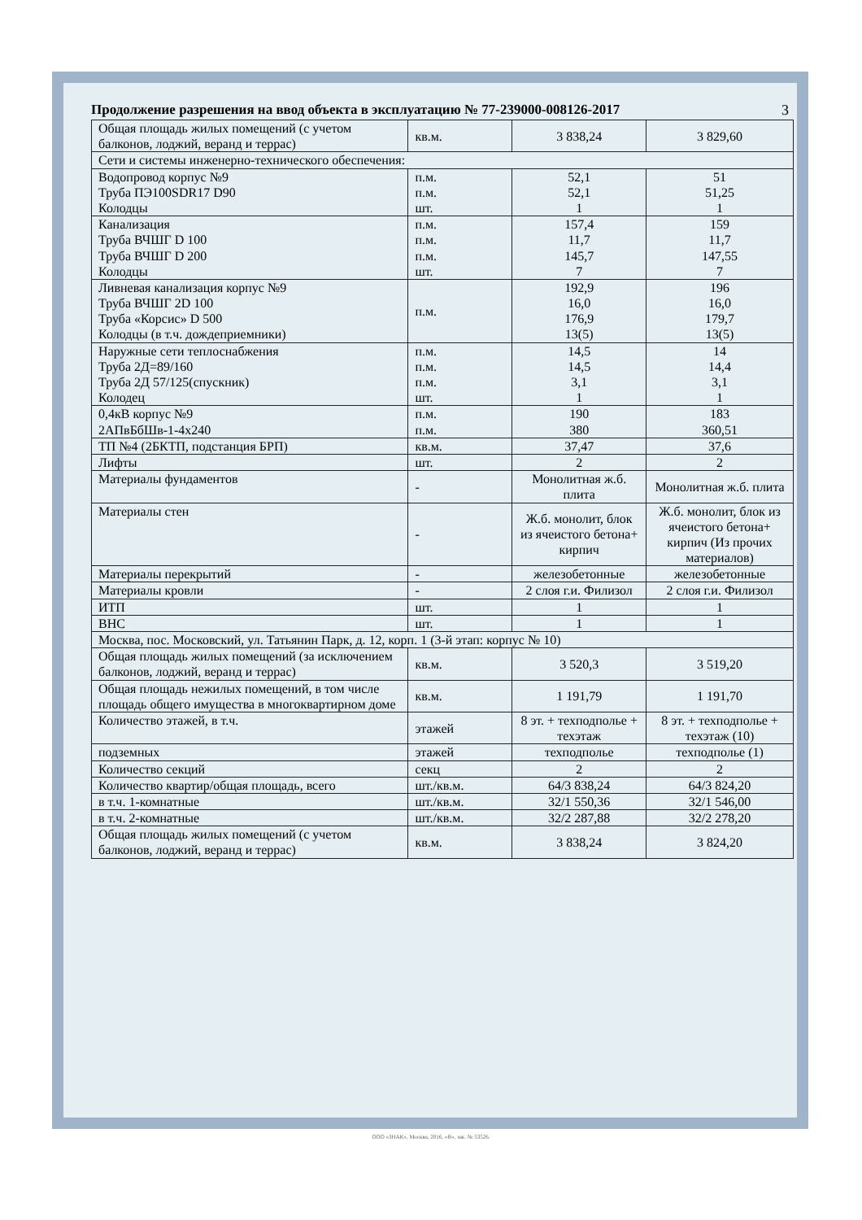3
Продолжение разрешения на ввод объекта в эксплуатацию № 77-239000-008126-2017
| Общая площадь жилых помещений (с учетом балконов, лоджий, веранд и террас) | кв.м. | 3 838,24 | 3 829,60 |
| Сети и системы инженерно-технического обеспечения: | | | |
| Водопровод корпус №9 Труба ПЭ100SDR17 D90 Колодцы | п.м. п.м. шт. | 52,1 52,1 1 | 51 51,25 1 |
| Канализация Труба ВЧШГ D 100 Труба ВЧШГ D 200 Колодцы | п.м. п.м. п.м. шт. | 157,4 11,7 145,7 7 | 159 11,7 147,55 7 |
| Ливневая канализация корпус №9 Труба ВЧШГ 2D 100 Труба «Корсис» D 500 Колодцы (в т.ч. дождеприемники) | п.м. | 192,9 16,0 176,9 13(5) | 196 16,0 179,7 13(5) |
| Наружные сети теплоснабжения Труба 2Д=89/160 Труба 2Д 57/125(спускник) Колодец | п.м. п.м. п.м. шт. | 14,5 14,5 3,1 1 | 14 14,4 3,1 1 |
| 0,4кВ корпус №9 2АПвБбШв-1-4х240 | п.м. п.м. | 190 380 | 183 360,51 |
| ТП №4 (2БКТП, подстанция БРП) | кв.м. | 37,47 | 37,6 |
| Лифты | шт. | 2 | 2 |
| Материалы фундаментов | - | Монолитная ж.б. плита | Монолитная ж.б. плита |
| Материалы стен | - | Ж.б. монолит, блок из ячеистого бетона+ кирпич | Ж.б. монолит, блок из ячеистого бетона+ кирпич (Из прочих материалов) |
| Материалы перекрытий | - | железобетонные | железобетонные |
| Материалы кровли | - | 2 слоя г.и. Филизол | 2 слоя г.и. Филизол |
| ИТП | шт. | 1 | 1 |
| ВНС | шт. | 1 | 1 |
| Москва, пос. Московский, ул. Татьянин Парк, д. 12, корп. 1 (3-й этап: корпус № 10) | | | |
| Общая площадь жилых помещений (за исключением балконов, лоджий, веранд и террас) | кв.м. | 3 520,3 | 3 519,20 |
| Общая площадь нежилых помещений, в том числе площадь общего имущества в многоквартирном доме | кв.м. | 1 191,79 | 1 191,70 |
| Количество этажей, в т.ч. | этажей | 8 эт. + техподполье + техэтаж | 8 эт. + техподполье + техэтаж (10) |
| подземных | этажей | техподполье | техподполье (1) |
| Количество секций | секц | 2 | 2 |
| Количество квартир/общая площадь, всего | шт./кв.м. | 64/3 838,24 | 64/3 824,20 |
| в т.ч. 1-комнатные | шт./кв.м. | 32/1 550,36 | 32/1 546,00 |
| в т.ч. 2-комнатные | шт./кв.м. | 32/2 287,88 | 32/2 278,20 |
| Общая площадь жилых помещений (с учетом балконов, лоджий, веранд и террас) | кв.м. | 3 838,24 | 3 824,20 |
ООО «ЗНАК», Москва, 2016, «В», зак. № 53526.